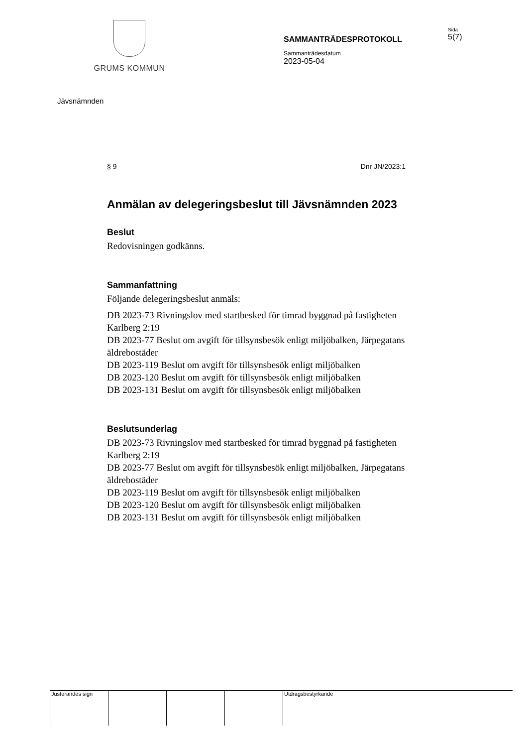GRUMS KOMMUN
SAMMANTRÄDESPROTOKOLL
Sammanträdesdatum
2023-05-04
Sida
5(7)
Jävsnämnden
§ 9 Dnr JN/2023:1
Anmälan av delegeringsbeslut till Jävsnämnden 2023
Beslut
Redovisningen godkänns.
Sammanfattning
Följande delegeringsbeslut anmäls:
DB 2023-73 Rivningslov med startbesked för timrad byggnad på fastigheten Karlberg 2:19
DB 2023-77 Beslut om avgift för tillsynsbesök enligt miljöbalken, Järpegatans äldrebostäder
DB 2023-119 Beslut om avgift för tillsynsbesök enligt miljöbalken
DB 2023-120 Beslut om avgift för tillsynsbesök enligt miljöbalken
DB 2023-131 Beslut om avgift för tillsynsbesök enligt miljöbalken
Beslutsunderlag
DB 2023-73 Rivningslov med startbesked för timrad byggnad på fastigheten Karlberg 2:19
DB 2023-77 Beslut om avgift för tillsynsbesök enligt miljöbalken, Järpegatans äldrebostäder
DB 2023-119 Beslut om avgift för tillsynsbesök enligt miljöbalken
DB 2023-120 Beslut om avgift för tillsynsbesök enligt miljöbalken
DB 2023-131 Beslut om avgift för tillsynsbesök enligt miljöbalken
Justerandes sign Utdragsbestyrkande